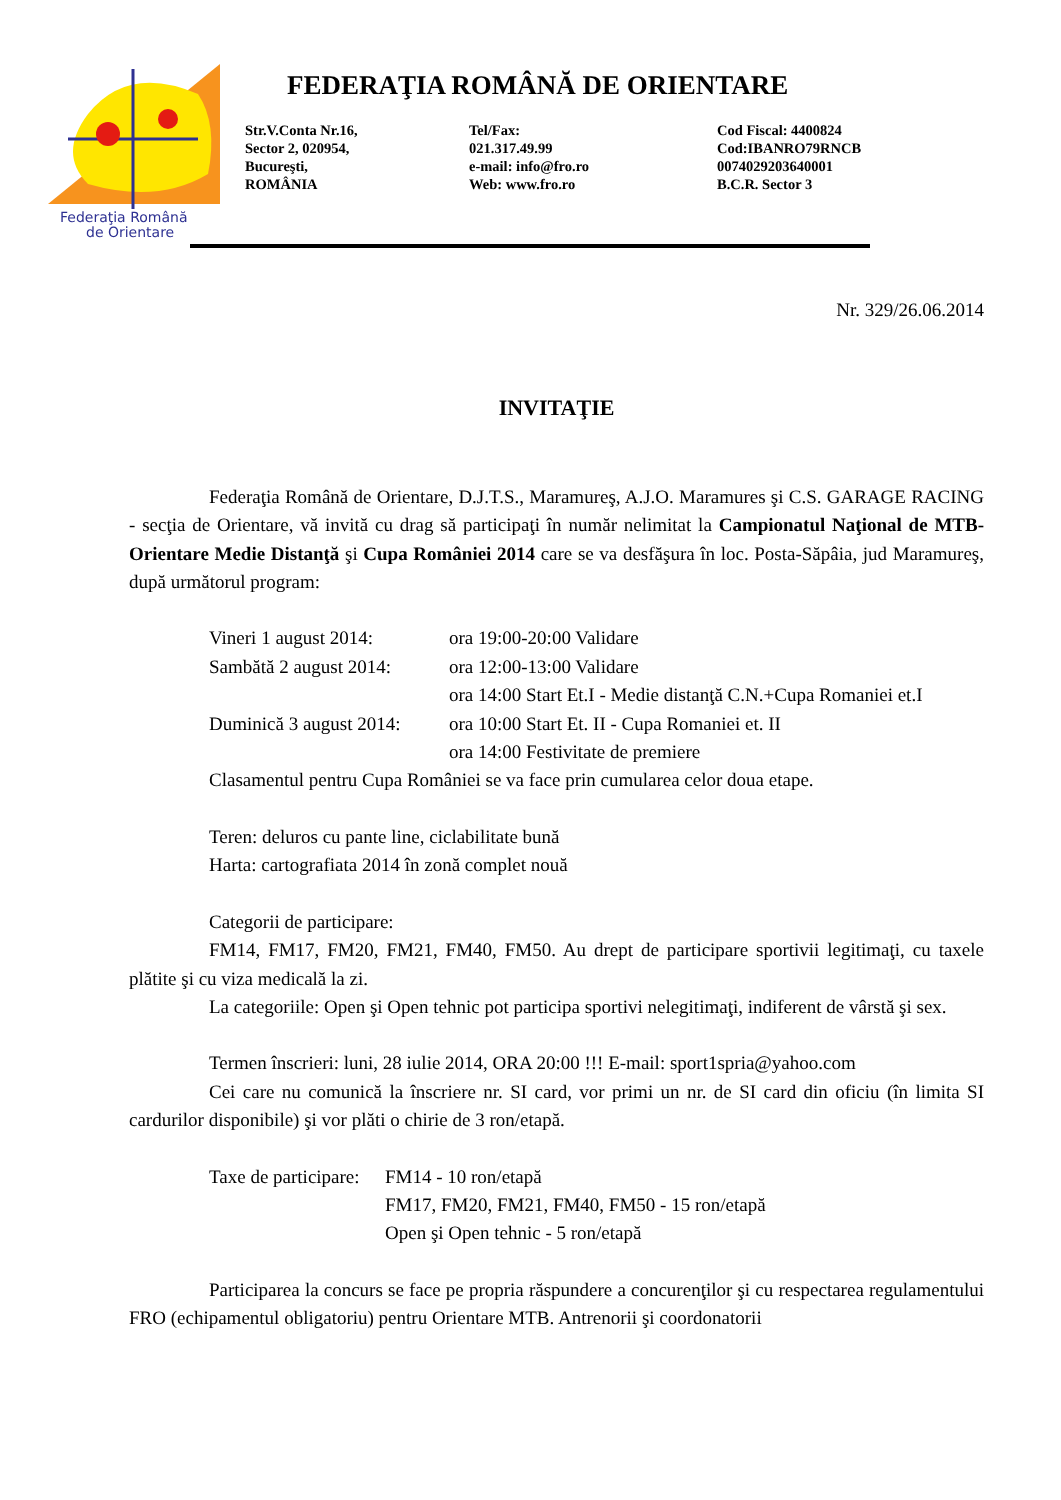Federaţia Română
de Orientare
FEDERAŢIA ROMÂNĂ DE ORIENTARE
Str.V.Conta Nr.16,
Sector 2, 020954,
Bucureşti,
ROMÂNIA
Tel/Fax:
021.317.49.99
e-mail: info@fro.ro
Web: www.fro.ro
Cod Fiscal: 4400824
Cod:IBANRO79RNCB
0074029203640001
B.C.R. Sector 3
Nr. 329/26.06.2014
INVITAŢIE
Federaţia Română de Orientare, D.J.T.S., Maramureş, A.J.O. Maramures şi C.S. GARAGE RACING - secţia de Orientare, vă invită cu drag să participaţi în număr nelimitat la Campionatul Naţional de MTB-Orientare Medie Distanţă şi Cupa României 2014 care se va desfăşura în loc. Posta-Săpâia, jud Maramureş, după următorul program:
| Vineri 1 august 2014: | ora 19:00-20:00 Validare |
| Sambătă 2 august 2014: | ora 12:00-13:00 Validare |
| | ora 14:00 Start Et.I - Medie distanţă C.N.+Cupa Romaniei et.I |
| Duminică 3 august 2014: | ora 10:00 Start Et. II - Cupa Romaniei et. II |
| | ora 14:00 Festivitate de premiere |
Clasamentul pentru Cupa României se va face prin cumularea celor doua etape.
Teren: deluros cu pante line, ciclabilitate bună
Harta: cartografiata 2014 în zonă complet nouă
Categorii de participare:
FM14, FM17, FM20, FM21, FM40, FM50. Au drept de participare sportivii legitimaţi, cu taxele plătite şi cu viza medicală la zi.
La categoriile: Open şi Open tehnic pot participa sportivi nelegitimaţi, indiferent de vârstă şi sex.
Termen înscrieri: luni, 28 iulie 2014, ORA 20:00 !!! E-mail: sport1spria@yahoo.com
Cei care nu comunică la înscriere nr. SI card, vor primi un nr. de SI card din oficiu (în limita SI cardurilor disponibile) şi vor plăti o chirie de 3 ron/etapă.
| Taxe de participare: | FM14 - 10 ron/etapă |
| | FM17, FM20, FM21, FM40, FM50 - 15 ron/etapă |
| | Open şi Open tehnic - 5 ron/etapă |
Participarea la concurs se face pe propria răspundere a concurenţilor şi cu respectarea regulamentului FRO (echipamentul obligatoriu) pentru Orientare MTB. Antrenorii şi coordonatorii